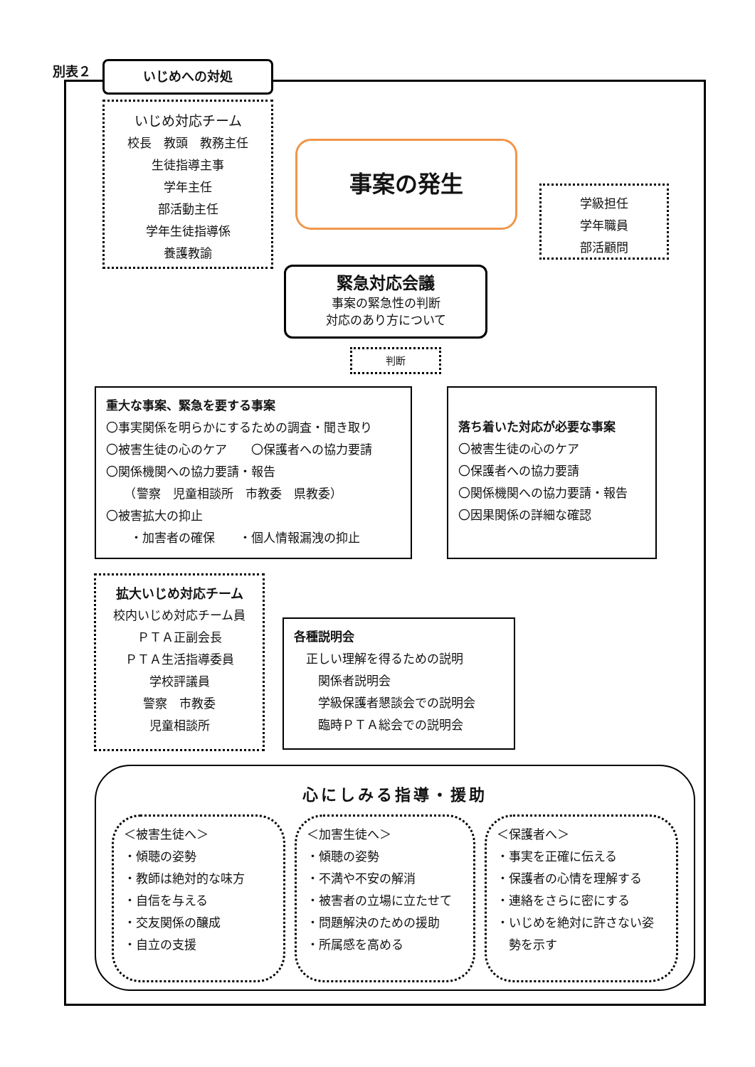別表２ いじめへの対処
いじめ対応チーム
校長　教頭　教務主任
生徒指導主事
学年主任
部活動主任
学年生徒指導係
養護教諭
事案の発生
学級担任
学年職員
部活顧問
緊急対応会議
事案の緊急性の判断
対応のあり方について
判断
重大な事案、緊急を要する事案
〇事実関係を明らかにするための調査・聞き取り
〇被害生徒の心のケア　　〇保護者への協力要請
〇関係機関への協力要請・報告
　　（警察　児童相談所　市教委　県教委）
〇被害拡大の抑止
　　・加害者の確保　　・個人情報漏洩の抑止
落ち着いた対応が必要な事案
〇被害生徒の心のケア
〇保護者への協力要請
〇関係機関への協力要請・報告
〇因果関係の詳細な確認
拡大いじめ対応チーム
校内いじめ対応チーム員
ＰＴＡ正副会長
ＰＴＡ生活指導委員
学校評議員
警察　市教委
児童相談所
各種説明会
　正しい理解を得るための説明
　　関係者説明会
　　学級保護者懇談会での説明会
　　臨時ＰＴＡ総会での説明会
心にしみる指導・援助
＜被害生徒へ＞
・傾聴の姿勢
・教師は絶対的な味方
・自信を与える
・交友関係の醸成
・自立の支援
＜加害生徒へ＞
・傾聴の姿勢
・不満や不安の解消
・被害者の立場に立たせて
・問題解決のための援助
・所属感を高める
＜保護者へ＞
・事実を正確に伝える
・保護者の心情を理解する
・連絡をさらに密にする
・いじめを絶対に許さない姿
　勢を示す